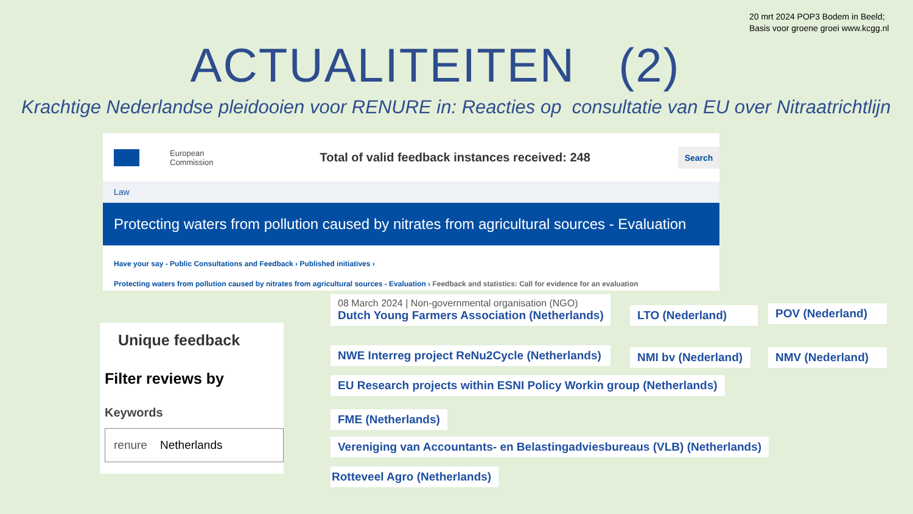20 mrt 2024 POP3 Bodem in Beeld;
Basis voor groene groei www.kcgg.nl
ACTUALITEITEN (2)
Krachtige Nederlandse pleidooien voor RENURE in: Reacties op consultatie van EU over Nitraatrichtlijn
European
Commission
Total of valid feedback instances received: 248
Search
Law
Protecting waters from pollution caused by nitrates from agricultural sources - Evaluation
Have your say - Public Consultations and Feedback › Published initiatives ›
Protecting waters from pollution caused by nitrates from agricultural sources - Evaluation › Feedback and statistics: Call for evidence for an evaluation
Unique feedback
Filter reviews by
Keywords
renure Netherlands
08 March 2024 | Non-governmental organisation (NGO)
Dutch Young Farmers Association (Netherlands)
LTO (Nederland) POV (Nederland)
NWE Interreg project ReNu2Cycle (Netherlands) NMI bv (Nederland) NMV (Nederland)
EU Research projects within ESNI Policy Workin group (Netherlands)
FME (Netherlands)
Vereniging van Accountants- en Belastingadviesbureaus (VLB) (Netherlands)
Rotteveel Agro (Netherlands)